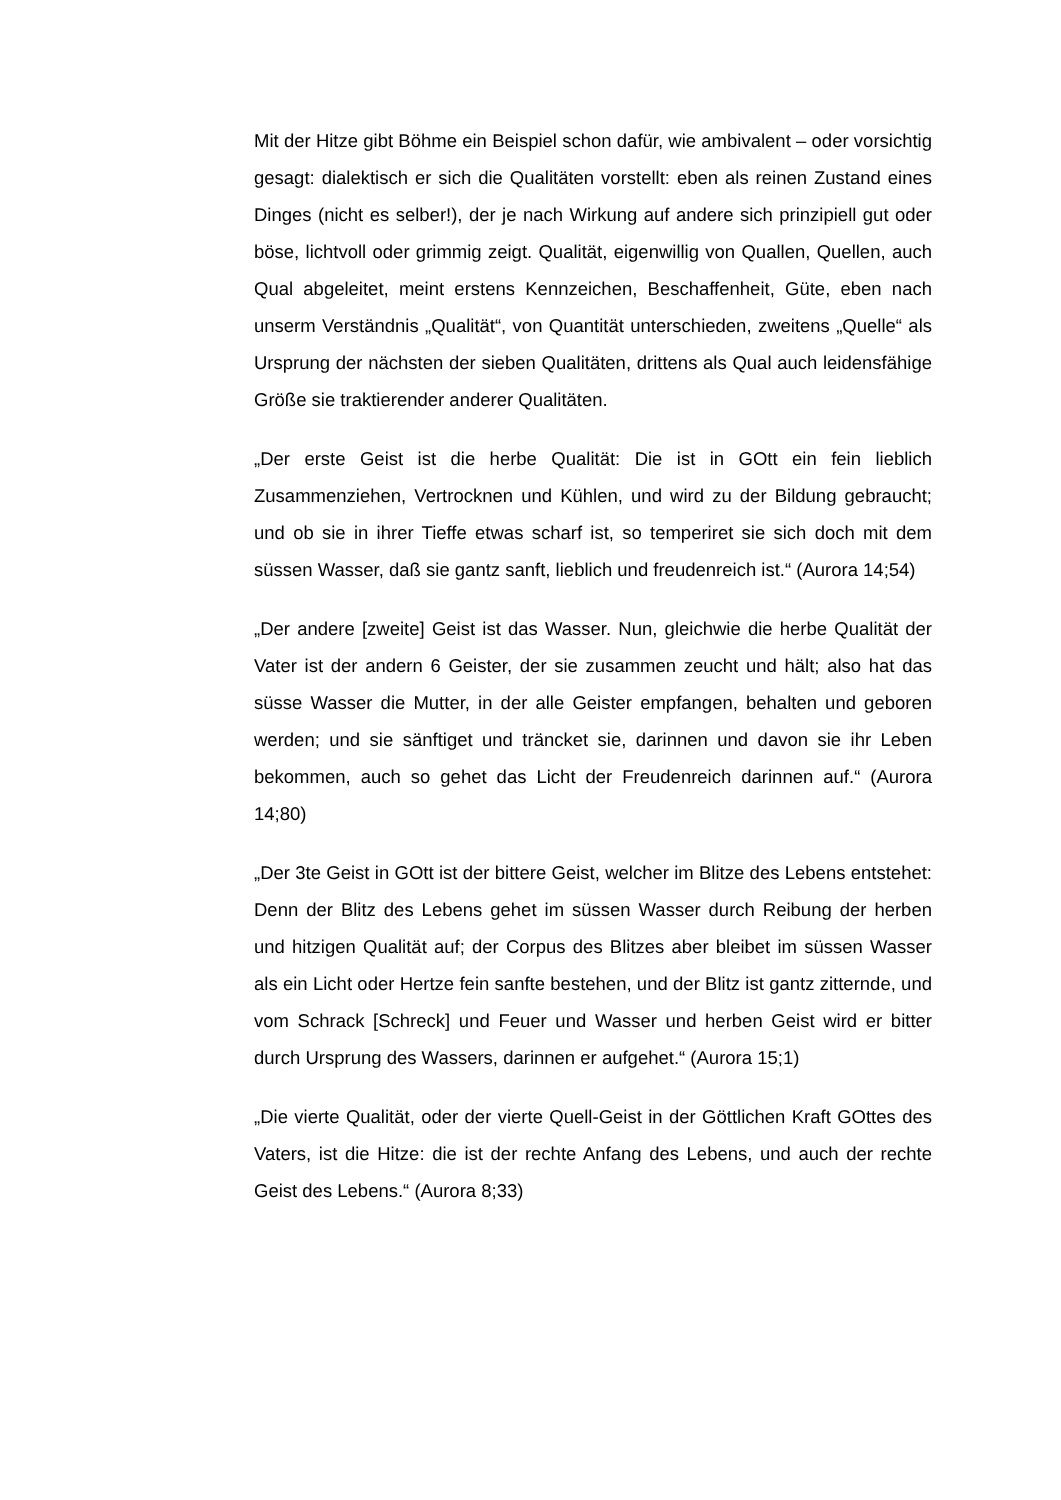Mit der Hitze gibt Böhme ein Beispiel schon dafür, wie ambivalent – oder vorsichtig gesagt: dialektisch er sich die Qualitäten vorstellt: eben als reinen Zustand eines Dinges (nicht es selber!), der je nach Wirkung auf andere sich prinzipiell gut oder böse, lichtvoll oder grimmig zeigt. Qualität, eigenwillig von Quallen, Quellen, auch Qual abgeleitet, meint erstens Kennzeichen, Beschaffenheit, Güte, eben nach unserm Verständnis „Qualität“, von Quantität unterschieden, zweitens „Quelle“ als Ursprung der nächsten der sieben Qualitäten, drittens als Qual auch leidensfähige Größe sie traktierender anderer Qualitäten.
„Der erste Geist ist die herbe Qualität: Die ist in GOtt ein fein lieblich Zusammenziehen, Vertrocknen und Kühlen, und wird zu der Bildung gebraucht; und ob sie in ihrer Tieffe etwas scharf ist, so temperiret sie sich doch mit dem süssen Wasser, daß sie gantz sanft, lieblich und freudenreich ist.“ (Aurora 14;54)
„Der andere [zweite] Geist ist das Wasser. Nun, gleichwie die herbe Qualität der Vater ist der andern 6 Geister, der sie zusammen zeucht und hält; also hat das süsse Wasser die Mutter, in der alle Geister empfangen, behalten und geboren werden; und sie sänftiget und träncket sie, darinnen und davon sie ihr Leben bekommen, auch so gehet das Licht der Freudenreich darinnen auf.“ (Aurora 14;80)
„Der 3te Geist in GOtt ist der bittere Geist, welcher im Blitze des Lebens entstehet: Denn der Blitz des Lebens gehet im süssen Wasser durch Reibung der herben und hitzigen Qualität auf; der Corpus des Blitzes aber bleibet im süssen Wasser als ein Licht oder Hertze fein sanfte bestehen, und der Blitz ist gantz zitternde, und vom Schrack [Schreck] und Feuer und Wasser und herben Geist wird er bitter durch Ursprung des Wassers, darinnen er aufgehet.“ (Aurora 15;1)
„Die vierte Qualität, oder der vierte Quell-Geist in der Göttlichen Kraft GOttes des Vaters, ist die Hitze: die ist der rechte Anfang des Lebens, und auch der rechte Geist des Lebens.“ (Aurora 8;33)